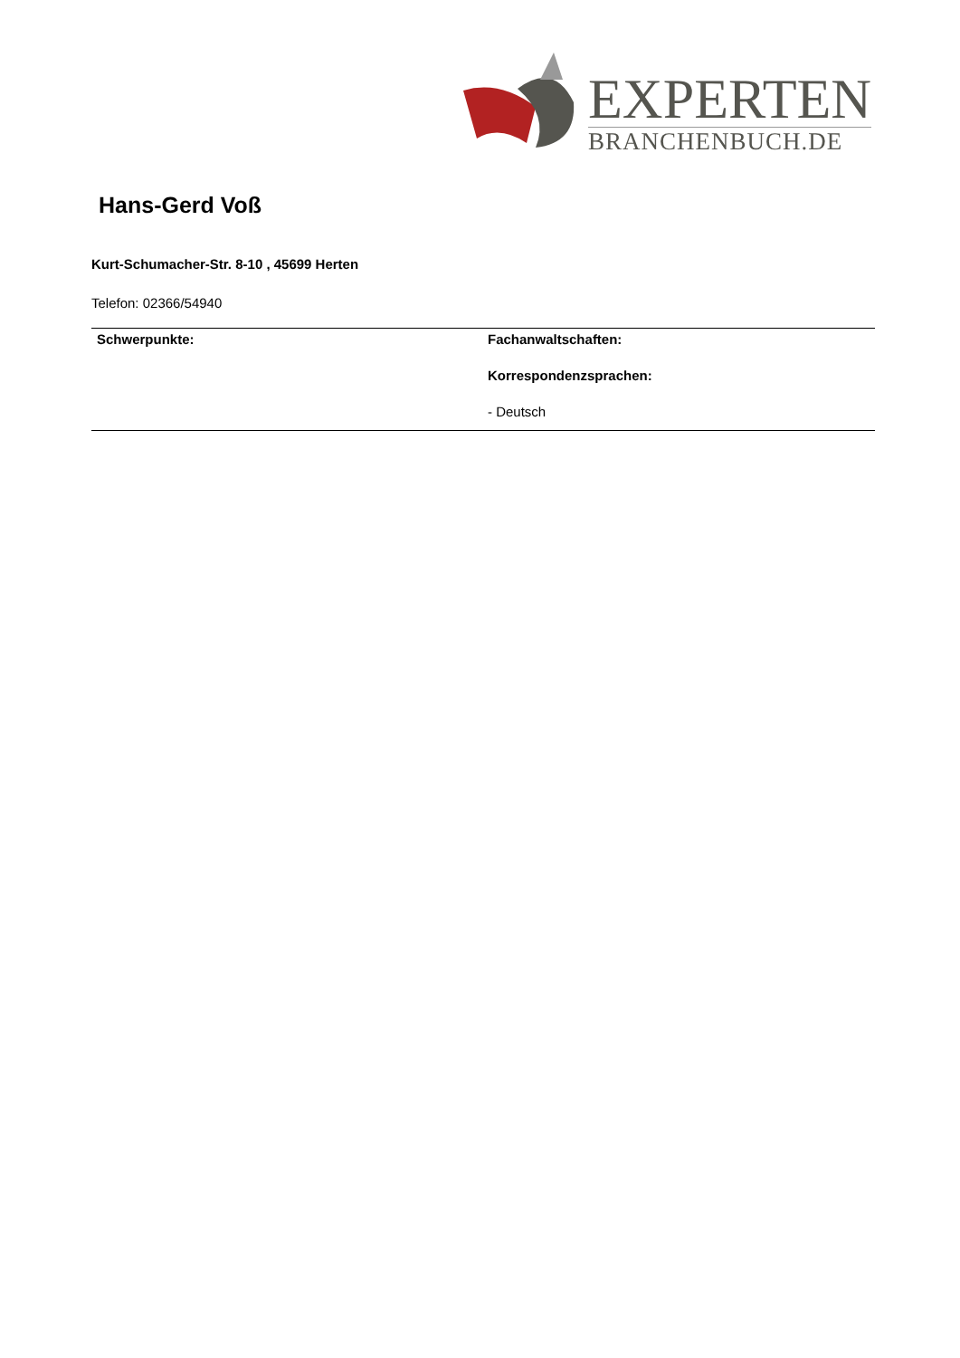EXPERTEN
BRANCHENBUCH.DE
Hans-Gerd Voß
Kurt-Schumacher-Str. 8-10 , 45699 Herten
Telefon: 02366/54940
Schwerpunkte: Fachanwaltschaften:
Korrespondenzsprachen:
- Deutsch